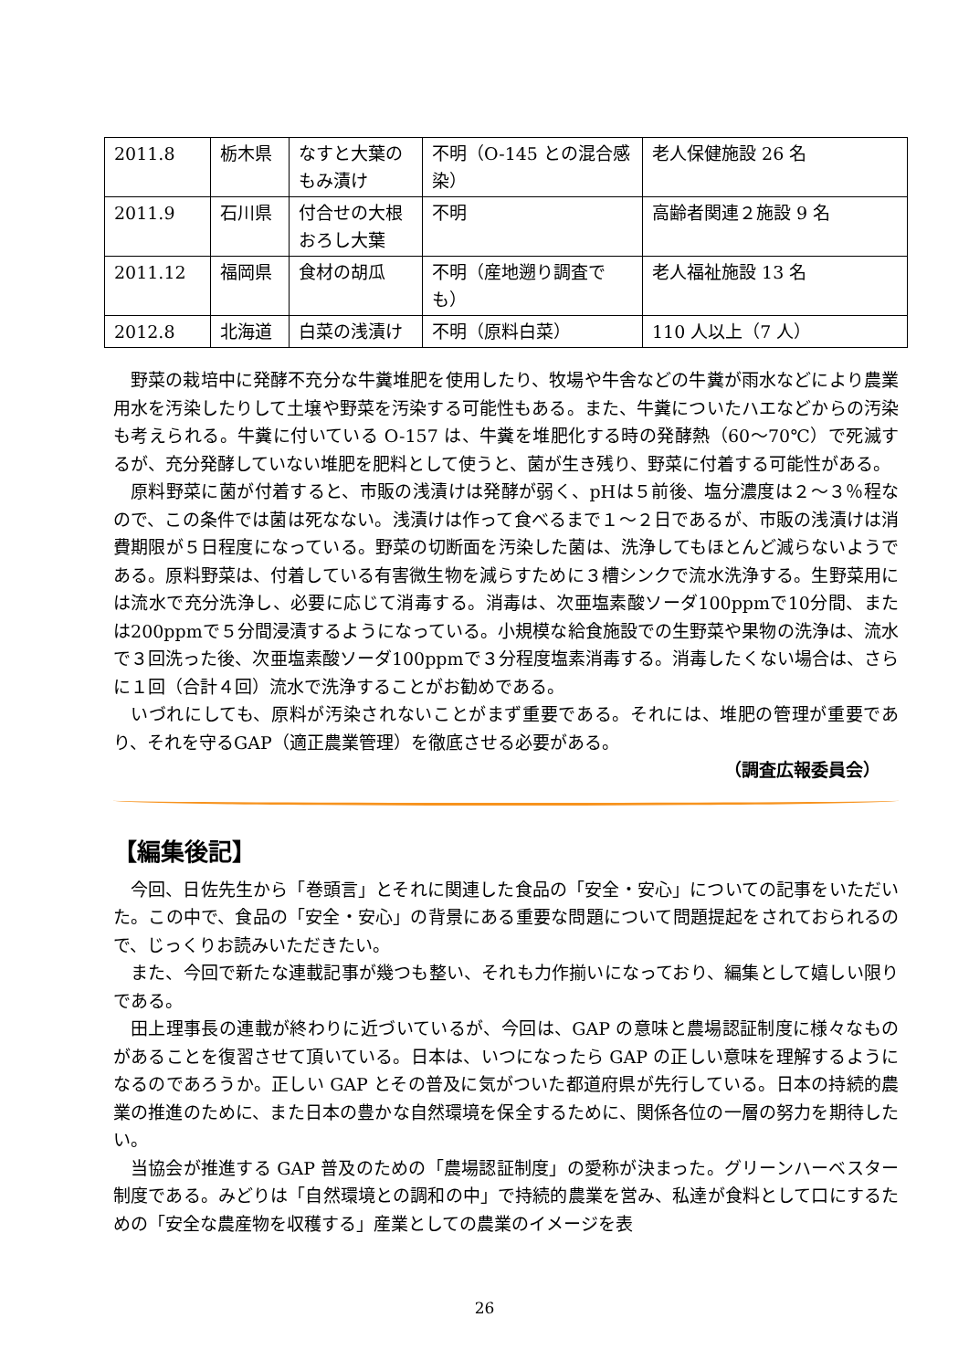| 2011.8 | 栃木県 | なすと大葉のもみ漬け | 不明（O-145 との混合感染） | 老人保健施設 26 名 |
| 2011.9 | 石川県 | 付合せの大根おろし大葉 | 不明 | 高齢者関連２施設 9 名 |
| 2011.12 | 福岡県 | 食材の胡瓜 | 不明（産地遡り調査でも） | 老人福祉施設 13 名 |
| 2012.8 | 北海道 | 白菜の浅漬け | 不明（原料白菜） | 110 人以上（7 人） |
野菜の栽培中に発酵不充分な牛糞堆肥を使用したり、牧場や牛舎などの牛糞が雨水などにより農業用水を汚染したりして土壌や野菜を汚染する可能性もある。また、牛糞についたハエなどからの汚染も考えられる。牛糞に付いている O-157 は、牛糞を堆肥化する時の発酵熱（60〜70℃）で死滅するが、充分発酵していない堆肥を肥料として使うと、菌が生き残り、野菜に付着する可能性がある。
原料野菜に菌が付着すると、市販の浅漬けは発酵が弱く、pHは５前後、塩分濃度は２〜３％程なので、この条件では菌は死なない。浅漬けは作って食べるまで１〜２日であるが、市販の浅漬けは消費期限が５日程度になっている。野菜の切断面を汚染した菌は、洗浄してもほとんど減らないようである。原料野菜は、付着している有害微生物を減らすために３槽シンクで流水洗浄する。生野菜用には流水で充分洗浄し、必要に応じて消毒する。消毒は、次亜塩素酸ソーダ100ppmで10分間、または200ppmで５分間浸漬するようになっている。小規模な給食施設での生野菜や果物の洗浄は、流水で３回洗った後、次亜塩素酸ソーダ100ppmで３分程度塩素消毒する。消毒したくない場合は、さらに１回（合計４回）流水で洗浄することがお勧めである。
いづれにしても、原料が汚染されないことがまず重要である。それには、堆肥の管理が重要であり、それを守るGAP（適正農業管理）を徹底させる必要がある。
（調査広報委員会）
【編集後記】
今回、日佐先生から「巻頭言」とそれに関連した食品の「安全・安心」についての記事をいただいた。この中で、食品の「安全・安心」の背景にある重要な問題について問題提起をされておられるので、じっくりお読みいただきたい。
また、今回で新たな連載記事が幾つも整い、それも力作揃いになっており、編集として嬉しい限りである。
田上理事長の連載が終わりに近づいているが、今回は、GAP の意味と農場認証制度に様々なものがあることを復習させて頂いている。日本は、いつになったら GAP の正しい意味を理解するようになるのであろうか。正しい GAP とその普及に気がついた都道府県が先行している。日本の持続的農業の推進のために、また日本の豊かな自然環境を保全するために、関係各位の一層の努力を期待したい。
当協会が推進する GAP 普及のための「農場認証制度」の愛称が決まった。グリーンハーベスター制度である。みどりは「自然環境との調和の中」で持続的農業を営み、私達が食料として口にするための「安全な農産物を収穫する」産業としての農業のイメージを表
26